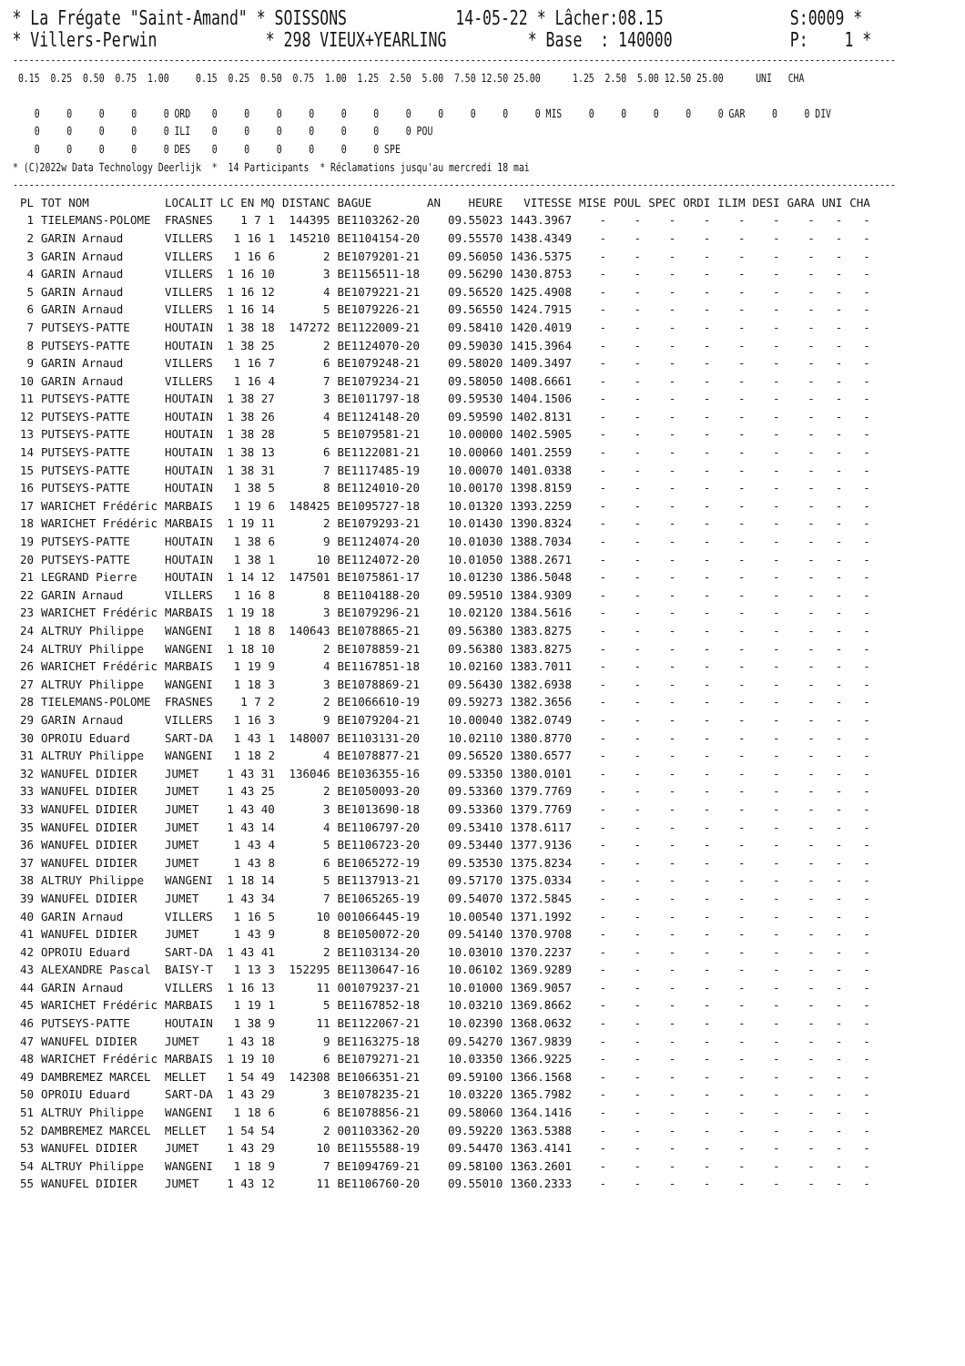* La Frégate "Saint-Amand" * SOISSONS 14-05-22 * Lâcher:08.15 S:0009 * * Villers-Perwin * 298 VIEUX+YEARLING * Base : 140000 P: 1 *
--------------------------------------------------------------------------------------------------------------------------------------------------------------------
 0.15  0.25  0.50  0.75  1.00     0.15  0.25  0.50  0.75  1.00  1.25  2.50  5.00  7.50 12.50 25.00      1.25  2.50  5.00 12.50 25.00      UNI   CHA

    0     0     0     0     0 ORD    0     0     0     0     0     0     0     0     0     0     0 MIS     0     0     0     0     0 GAR     0     0 DIV
    0     0     0     0     0 ILI    0     0     0     0     0     0     0 POU
    0     0     0     0     0 DES    0     0     0     0     0     0 SPE
* (C)2022w Data Technology Deerlijk  *  14 Participants  * Réclamations jusqu'au mercredi 18 mai
--------------------------------------------------------------------------------------------------------------------------------------------------------------------
| PL | TOT NOM | LOCALIT | LC EN MQ | DISTANC | BAGUE | AN | HEURE | VITESSE | MISE | POUL | SPEC | ORDI | ILIM | DESI | GARA | UNI | CHA |
| --- | --- | --- | --- | --- | --- | --- | --- | --- | --- | --- | --- | --- | --- | --- | --- | --- | --- |
| 1 | TIELEMANS-POLOME | FRASNES | 1 7 1 | 144395 | BE1103262-20 | | 09.55023 | 1443.3967 | - | - | - | - | - | - | - | - | - |
| 2 | GARIN Arnaud | VILLERS | 1 16 1 | 145210 | BE1104154-20 | | 09.55570 | 1438.4349 | - | - | - | - | - | - | - | - | - |
| 3 | GARIN Arnaud | VILLERS | 1 16 6 | 2 | BE1079201-21 | | 09.56050 | 1436.5375 | - | - | - | - | - | - | - | - | - |
| 4 | GARIN Arnaud | VILLERS | 1 16 10 | 3 | BE1156511-18 | | 09.56290 | 1430.8753 | - | - | - | - | - | - | - | - | - |
| 5 | GARIN Arnaud | VILLERS | 1 16 12 | 4 | BE1079221-21 | | 09.56520 | 1425.4908 | - | - | - | - | - | - | - | - | - |
| 6 | GARIN Arnaud | VILLERS | 1 16 14 | 5 | BE1079226-21 | | 09.56550 | 1424.7915 | - | - | - | - | - | - | - | - | - |
| 7 | PUTSEYS-PATTE | HOUTAIN | 1 38 18 | 147272 | BE1122009-21 | | 09.58410 | 1420.4019 | - | - | - | - | - | - | - | - | - |
| 8 | PUTSEYS-PATTE | HOUTAIN | 1 38 25 | 2 | BE1124070-20 | | 09.59030 | 1415.3964 | - | - | - | - | - | - | - | - | - |
| 9 | GARIN Arnaud | VILLERS | 1 16 7 | 6 | BE1079248-21 | | 09.58020 | 1409.3497 | - | - | - | - | - | - | - | - | - |
| 10 | GARIN Arnaud | VILLERS | 1 16 4 | 7 | BE1079234-21 | | 09.58050 | 1408.6661 | - | - | - | - | - | - | - | - | - |
| 11 | PUTSEYS-PATTE | HOUTAIN | 1 38 27 | 3 | BE1011797-18 | | 09.59530 | 1404.1506 | - | - | - | - | - | - | - | - | - |
| 12 | PUTSEYS-PATTE | HOUTAIN | 1 38 26 | 4 | BE1124148-20 | | 09.59590 | 1402.8131 | - | - | - | - | - | - | - | - | - |
| 13 | PUTSEYS-PATTE | HOUTAIN | 1 38 28 | 5 | BE1079581-21 | | 10.00000 | 1402.5905 | - | - | - | - | - | - | - | - | - |
| 14 | PUTSEYS-PATTE | HOUTAIN | 1 38 13 | 6 | BE1122081-21 | | 10.00060 | 1401.2559 | - | - | - | - | - | - | - | - | - |
| 15 | PUTSEYS-PATTE | HOUTAIN | 1 38 31 | 7 | BE1117485-19 | | 10.00070 | 1401.0338 | - | - | - | - | - | - | - | - | - |
| 16 | PUTSEYS-PATTE | HOUTAIN | 1 38 5 | 8 | BE1124010-20 | | 10.00170 | 1398.8159 | - | - | - | - | - | - | - | - | - |
| 17 | WARICHET Frédéric | MARBAIS | 1 19 6 | 148425 | BE1095727-18 | | 10.01320 | 1393.2259 | - | - | - | - | - | - | - | - | - |
| 18 | WARICHET Frédéric | MARBAIS | 1 19 11 | 2 | BE1079293-21 | | 10.01430 | 1390.8324 | - | - | - | - | - | - | - | - | - |
| 19 | PUTSEYS-PATTE | HOUTAIN | 1 38 6 | 9 | BE1124074-20 | | 10.01030 | 1388.7034 | - | - | - | - | - | - | - | - | - |
| 20 | PUTSEYS-PATTE | HOUTAIN | 1 38 1 | 10 | BE1124072-20 | | 10.01050 | 1388.2671 | - | - | - | - | - | - | - | - | - |
| 21 | LEGRAND Pierre | HOUTAIN | 1 14 12 | 147501 | BE1075861-17 | | 10.01230 | 1386.5048 | - | - | - | - | - | - | - | - | - |
| 22 | GARIN Arnaud | VILLERS | 1 16 8 | 8 | BE1104188-20 | | 09.59510 | 1384.9309 | - | - | - | - | - | - | - | - | - |
| 23 | WARICHET Frédéric | MARBAIS | 1 19 18 | 3 | BE1079296-21 | | 10.02120 | 1384.5616 | - | - | - | - | - | - | - | - | - |
| 24 | ALTRUY Philippe | WANGENI | 1 18 8 | 140643 | BE1078865-21 | | 09.56380 | 1383.8275 | - | - | - | - | - | - | - | - | - |
| 24 | ALTRUY Philippe | WANGENI | 1 18 10 | 2 | BE1078859-21 | | 09.56380 | 1383.8275 | - | - | - | - | - | - | - | - | - |
| 26 | WARICHET Frédéric | MARBAIS | 1 19 9 | 4 | BE1167851-18 | | 10.02160 | 1383.7011 | - | - | - | - | - | - | - | - | - |
| 27 | ALTRUY Philippe | WANGENI | 1 18 3 | 3 | BE1078869-21 | | 09.56430 | 1382.6938 | - | - | - | - | - | - | - | - | - |
| 28 | TIELEMANS-POLOME | FRASNES | 1 7 2 | 2 | BE1066610-19 | | 09.59273 | 1382.3656 | - | - | - | - | - | - | - | - | - |
| 29 | GARIN Arnaud | VILLERS | 1 16 3 | 9 | BE1079204-21 | | 10.00040 | 1382.0749 | - | - | - | - | - | - | - | - | - |
| 30 | OPROIU Eduard | SART-DA | 1 43 1 | 148007 | BE1103131-20 | | 10.02110 | 1380.8770 | - | - | - | - | - | - | - | - | - |
| 31 | ALTRUY Philippe | WANGENI | 1 18 2 | 4 | BE1078877-21 | | 09.56520 | 1380.6577 | - | - | - | - | - | - | - | - | - |
| 32 | WANUFEL DIDIER | JUMET | 1 43 31 | 136046 | BE1036355-16 | | 09.53350 | 1380.0101 | - | - | - | - | - | - | - | - | - |
| 33 | WANUFEL DIDIER | JUMET | 1 43 25 | 2 | BE1050093-20 | | 09.53360 | 1379.7769 | - | - | - | - | - | - | - | - | - |
| 33 | WANUFEL DIDIER | JUMET | 1 43 40 | 3 | BE1013690-18 | | 09.53360 | 1379.7769 | - | - | - | - | - | - | - | - | - |
| 35 | WANUFEL DIDIER | JUMET | 1 43 14 | 4 | BE1106797-20 | | 09.53410 | 1378.6117 | - | - | - | - | - | - | - | - | - |
| 36 | WANUFEL DIDIER | JUMET | 1 43 4 | 5 | BE1106723-20 | | 09.53440 | 1377.9136 | - | - | - | - | - | - | - | - | - |
| 37 | WANUFEL DIDIER | JUMET | 1 43 8 | 6 | BE1065272-19 | | 09.53530 | 1375.8234 | - | - | - | - | - | - | - | - | - |
| 38 | ALTRUY Philippe | WANGENI | 1 18 14 | 5 | BE1137913-21 | | 09.57170 | 1375.0334 | - | - | - | - | - | - | - | - | - |
| 39 | WANUFEL DIDIER | JUMET | 1 43 34 | 7 | BE1065265-19 | | 09.54070 | 1372.5845 | - | - | - | - | - | - | - | - | - |
| 40 | GARIN Arnaud | VILLERS | 1 16 5 | 10 | 001066445-19 | | 10.00540 | 1371.1992 | - | - | - | - | - | - | - | - | - |
| 41 | WANUFEL DIDIER | JUMET | 1 43 9 | 8 | BE1050072-20 | | 09.54140 | 1370.9708 | - | - | - | - | - | - | - | - | - |
| 42 | OPROIU Eduard | SART-DA | 1 43 41 | 2 | BE1103134-20 | | 10.03010 | 1370.2237 | - | - | - | - | - | - | - | - | - |
| 43 | ALEXANDRE Pascal | BAISY-T | 1 13 3 | 152295 | BE1130647-16 | | 10.06102 | 1369.9289 | - | - | - | - | - | - | - | - | - |
| 44 | GARIN Arnaud | VILLERS | 1 16 13 | 11 | 001079237-21 | | 10.01000 | 1369.9057 | - | - | - | - | - | - | - | - | - |
| 45 | WARICHET Frédéric | MARBAIS | 1 19 1 | 5 | BE1167852-18 | | 10.03210 | 1369.8662 | - | - | - | - | - | - | - | - | - |
| 46 | PUTSEYS-PATTE | HOUTAIN | 1 38 9 | 11 | BE1122067-21 | | 10.02390 | 1368.0632 | - | - | - | - | - | - | - | - | - |
| 47 | WANUFEL DIDIER | JUMET | 1 43 18 | 9 | BE1163275-18 | | 09.54270 | 1367.9839 | - | - | - | - | - | - | - | - | - |
| 48 | WARICHET Frédéric | MARBAIS | 1 19 10 | 6 | BE1079271-21 | | 10.03350 | 1366.9225 | - | - | - | - | - | - | - | - | - |
| 49 | DAMBREMEZ MARCEL | MELLET | 1 54 49 | 142308 | BE1066351-21 | | 09.59100 | 1366.1568 | - | - | - | - | - | - | - | - | - |
| 50 | OPROIU Eduard | SART-DA | 1 43 29 | 3 | BE1078235-21 | | 10.03220 | 1365.7982 | - | - | - | - | - | - | - | - | - |
| 51 | ALTRUY Philippe | WANGENI | 1 18 6 | 6 | BE1078856-21 | | 09.58060 | 1364.1416 | - | - | - | - | - | - | - | - | - |
| 52 | DAMBREMEZ MARCEL | MELLET | 1 54 54 | 2 | 001103362-20 | | 09.59220 | 1363.5388 | - | - | - | - | - | - | - | - | - |
| 53 | WANUFEL DIDIER | JUMET | 1 43 29 | 10 | BE1155588-19 | | 09.54470 | 1363.4141 | - | - | - | - | - | - | - | - | - |
| 54 | ALTRUY Philippe | WANGENI | 1 18 9 | 7 | BE1094769-21 | | 09.58100 | 1363.2601 | - | - | - | - | - | - | - | - | - |
| 55 | WANUFEL DIDIER | JUMET | 1 43 12 | 11 | BE1106760-20 | | 09.55010 | 1360.2333 | - | - | - | - | - | - | - | - | - |